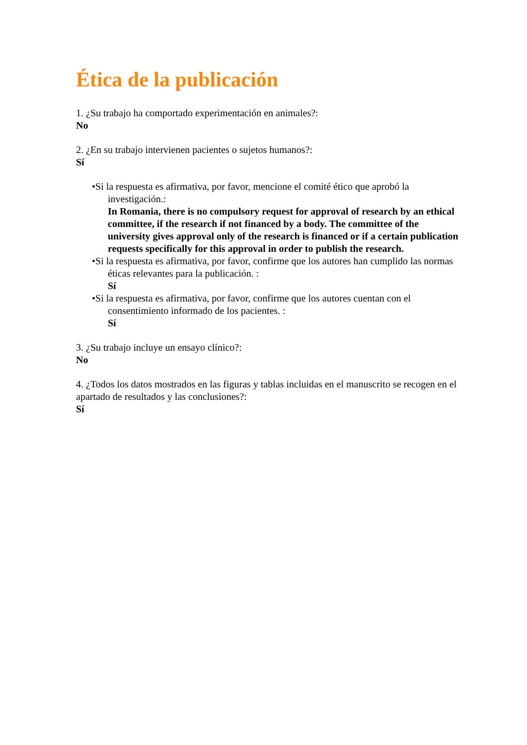Ética de la publicación
1. ¿Su trabajo ha comportado experimentación en animales?:
No
2. ¿En su trabajo intervienen pacientes o sujetos humanos?:
Sí
•Si la respuesta es afirmativa, por favor, mencione el comité ético que aprobó la investigación.:
In Romania, there is no compulsory request for approval of research by an ethical committee, if the research if not financed by a body. The committee of the university gives approval only of the research is financed or if a certain publication requests specifically for this approval in order to publish the research.
•Si la respuesta es afirmativa, por favor, confirme que los autores han cumplido las normas éticas relevantes para la publicación. :
Sí
•Si la respuesta es afirmativa, por favor, confirme que los autores cuentan con el consentimiento informado de los pacientes. :
Sí
3. ¿Su trabajo incluye un ensayo clínico?:
No
4. ¿Todos los datos mostrados en las figuras y tablas incluidas en el manuscrito se recogen en el apartado de resultados y las conclusiones?:
Sí